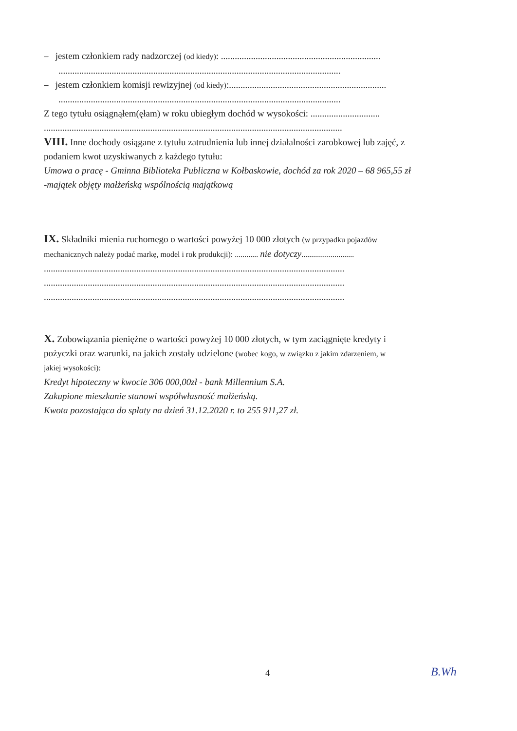– jestem członkiem rady nadzorczej (od kiedy): .....................................................................
..........................................................................................................................
– jestem członkiem komisji rewizyjnej (od kiedy):....................................................................
..........................................................................................................................
Z tego tytułu osiągnąłem(ęłam) w roku ubiegłym dochód w wysokości: ..............................
.................................................................................................................................
VIII. Inne dochody osiągane z tytułu zatrudnienia lub innej działalności zarobkowej lub zajęć, z
podaniem kwot uzyskiwanych z każdego tytułu:
Umowa o pracę - Gminna Biblioteka Publiczna w Kołbaskowie, dochód za rok 2020 – 68 965,55 zł
-majątek objęty małżeńską wspólnością majątkową
IX. Składniki mienia ruchomego o wartości powyżej 10 000 złotych (w przypadku pojazdów
mechanicznych należy podać markę, model i rok produkcji): ............ nie dotyczy...........................
..................................................................................................................................
..................................................................................................................................
..................................................................................................................................
X. Zobowiązania pieniężne o wartości powyżej 10 000 złotych, w tym zaciągnięte kredyty i
pożyczki oraz warunki, na jakich zostały udzielone (wobec kogo, w związku z jakim zdarzeniem, w
jakiej wysokości):
Kredyt hipoteczny w kwocie 306 000,00zł - bank Millennium S.A.
Zakupione mieszkanie stanowi współwłasność małżeńską.
Kwota pozostająca do spłaty na dzień 31.12.2020 r. to 255 911,27 zł.
4 B.Wh